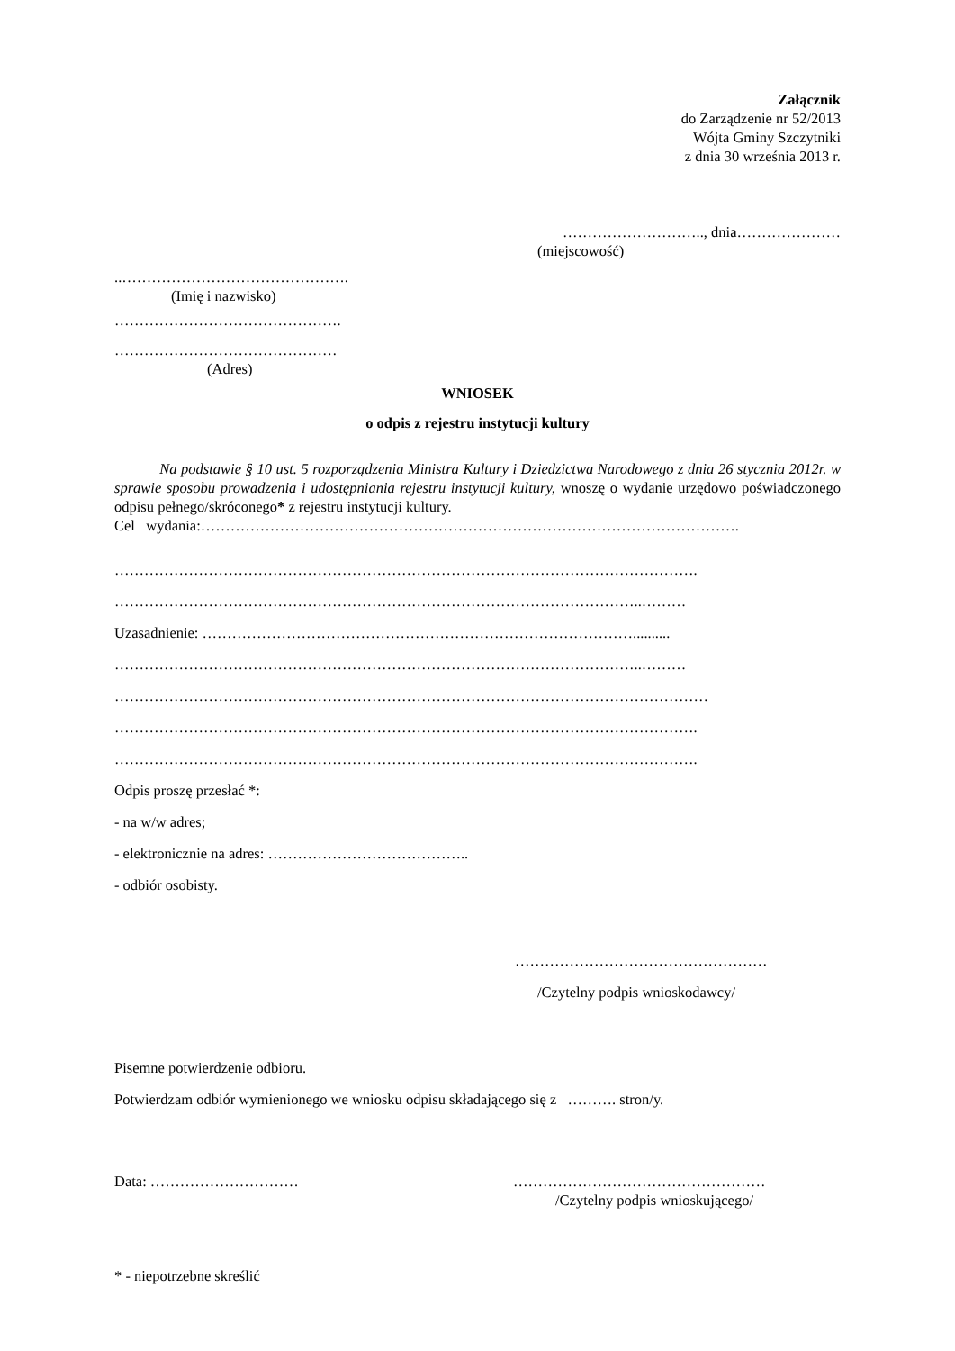Załącznik
do Zarządzenie nr 52/2013
Wójta Gminy Szczytniki
z dnia 30 września 2013 r.
……………………….., dnia…………………
(miejscowość)
..……………………………………….
(Imię i nazwisko)
……………………………………….
………………………………………
(Adres)
WNIOSEK
o odpis z rejestru instytucji kultury
Na podstawie § 10 ust. 5 rozporządzenia Ministra Kultury i Dziedzictwa Narodowego z dnia 26 stycznia 2012r. w sprawie sposobu prowadzenia i udostępniania rejestru instytucji kultury, wnoszę o wydanie urzędowo poświadczonego odpisu pełnego/skróconego* z rejestru instytucji kultury.
Cel wydania:……………………………………………………………………………………………….
……………………………………………………………………………………………………….
……………………………………………………………………………………………..………
Uzasadnienie: ……………………………………………………………………………..........
……………………………………………………………………………………………..………
…………………………………………………………………………………………………………
……………………………………………………………………………………………………….
……………………………………………………………………………………………………….
Odpis proszę przesłać *:
- na w/w adres;
- elektronicznie na adres: …………………………………..
- odbiór osobisty.
……………………………………………
/Czytelny podpis wnioskodawcy/
Pisemne potwierdzenie odbioru.
Potwierdzam odbiór wymienionego we wniosku odpisu składającego się z ………. stron/y.
Data: ………………………… ……………………………………………
/Czytelny podpis wnioskującego/
* - niepotrzebne skreślić